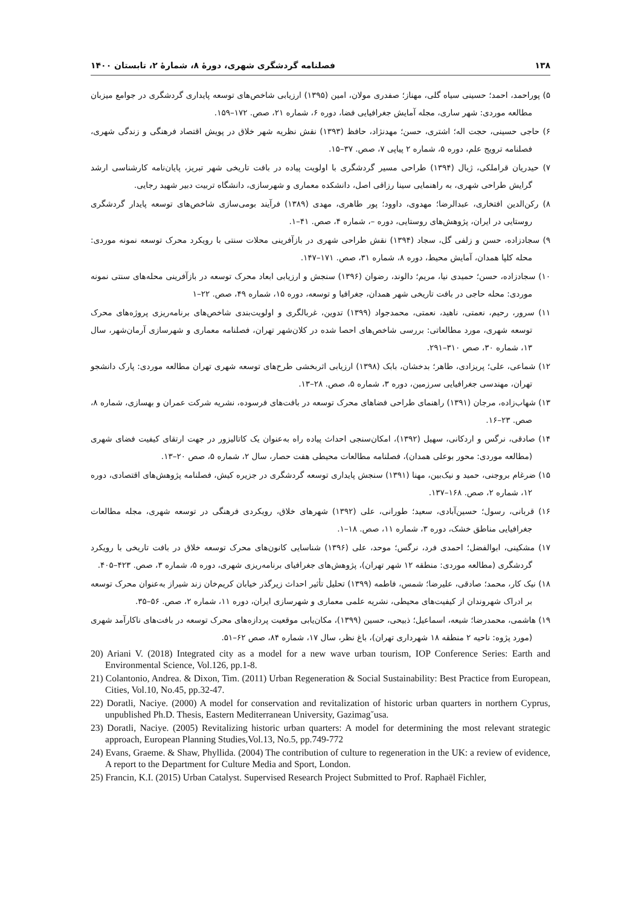۱۳۸ فصلنامه گردشگری شهری، دورهٔ ۸، شمارهٔ ۲، تابستان ۱۴۰۰
۵) پوراحمد، احمد؛ حسینی سیاه گلی، مهناز؛ صفدری مولان، امین (۱۳۹۵) ارزیابی شاخص‌های توسعه پایداری گردشگری در جوامع میزبان مطالعه موردی: شهر ساری، مجله آمایش جغرافیایی فضا، دوره ۶، شماره ۲۱، صص. ۱۷۲–۱۵۹.
۶) حاجی حسینی، حجت اله؛ اشتری، حسن؛ مهدنژاد، حافظ (۱۳۹۳) نقش نظریه شهر خلاق در پویش اقتصاد فرهنگی و زندگی شهری، فصلنامه ترویج علم، دوره ۵، شماره ۲ پیاپی ۷، صص. ۳۷–۱۵.
۷) حیدریان قراملکی، ژیال (۱۳۹۴) طراحی مسیر گردشگری با اولویت پیاده در بافت تاریخی شهر تبریز، پایان‌نامه کارشناسی ارشد گرایش طراحی شهری، به راهنمایی سینا رزاقی اصل، دانشکده معماری و شهرسازی، دانشگاه تربیت دبیر شهید رجایی.
۸) رکن‌الدین افتخاری، عبدالرضا؛ مهدوی، داوود؛ پور طاهری، مهدی (۱۳۸۹) فرآیند بومی‌سازی شاخص‌های توسعه پایدار گردشگری روستایی در ایران، پژوهش‌های روستایی، دوره –، شماره ۴، صص. ۴۱–۱.
۹) سجادزاده، حسن و زلفی گل، سجاد (۱۳۹۴) نقش طراحی شهری در بازآفرینی محلات سنتی با رویکرد محرک توسعه نمونه موردی: محله کلپا همدان، آمایش محیط، دوره ۸، شماره ۳۱، صص. ۱۷۱–۱۴۷.
۱۰) سجادزاده، حسن؛ حمیدی نیا، مریم؛ دالوند، رضوان (۱۳۹۶) سنجش و ارزیابی ابعاد محرک توسعه در بازآفرینی محله‌های سنتی نمونه موردی: محله حاجی در بافت تاریخی شهر همدان، جغرافیا و توسعه، دوره ۱۵، شماره ۴۹، صص. ۲۲–۱
۱۱) سرور، رحیم، نعمتی، ناهید، نعمتی، محمدجواد (۱۳۹۹) تدوین، غربالگری و اولویت‌بندی شاخص‌های برنامه‌ریزی پروژه‌های محرک توسعه شهری، مورد مطالعاتی: بررسی شاخص‌های احصا شده در کلان‌شهر تهران، فصلنامه معماری و شهرسازی آرمان‌شهر، سال ۱۳، شماره ۳۰، صص ۳۱۰–۲۹۱.
۱۲) شماعی، علی؛ پریزادی، طاهر؛ بدخشان، بابک (۱۳۹۸) ارزیابی اثربخشی طرح‌های توسعه شهری تهران مطالعه موردی: پارک دانشجو تهران، مهندسی جغرافیایی سرزمین، دوره ۳، شماره ۵، صص. ۲۸–۱۳.
۱۳) شهاب‌زاده، مرجان (۱۳۹۱) راهنمای طراحی فضاهای محرک توسعه در بافت‌های فرسوده، نشریه شرکت عمران و بهسازی، شماره ۸، صص. ۲۳–۱۶.
۱۴) صادقی، نرگس و اردکانی، سهیل (۱۳۹۲)، امکان‌سنجی احداث پیاده راه به‌عنوان یک کاتالیزور در جهت ارتقای کیفیت فضای شهری (مطالعه موردی: محور بوعلی همدان)، فصلنامه مطالعات محیطی هفت حصار، سال ۲، شماره ۵، صص ۲۰–۱۳.
۱۵) ضرغام بروجنی، حمید و نیک‌بین، مهنا (۱۳۹۱) سنجش پایداری توسعه گردشگری در جزیره کیش، فصلنامه پژوهش‌های اقتصادی، دوره ۱۲، شماره ۲، صص. ۱۶۸–۱۳۷.
۱۶) قربانی، رسول؛ حسین‌آبادی، سعید؛ طورانی، علی (۱۳۹۲) شهرهای خلاق، رویکردی فرهنگی در توسعه شهری، مجله مطالعات جغرافیایی مناطق خشک، دوره ۳، شماره ۱۱، صص. ۱۸–۱.
۱۷) مشکینی، ابوالفضل؛ احمدی فرد، نرگس؛ موحد، علی (۱۳۹۶) شناسایی کانون‌های محرک توسعه خلاق در بافت تاریخی با رویکرد گردشگری (مطالعه موردی: منطقه ۱۲ شهر تهران)، پژوهش‌های جغرافیای برنامه‌ریزی شهری، دوره ۵، شماره ۳، صص. ۴۲۳–۴۰۵.
۱۸) نیک کار، محمد؛ صادقی، علیرضا؛ شمس، فاطمه (۱۳۹۹) تحلیل تأثیر احداث زیرگذر خیابان کریم‌خان زند شیراز به‌عنوان محرک توسعه بر ادراک شهروندان از کیفیت‌های محیطی، نشریه علمی معماری و شهرسازی ایران، دوره ۱۱، شماره ۲، صص. ۵۶–۳۵.
۱۹) هاشمی، محمدرضا؛ شیعه، اسماعیل؛ ذبیحی، حسین (۱۳۹۹)، مکان‌یابی موقعیت پردازه‌های محرک توسعه در بافت‌های ناکارآمد شهری (مورد پژوه: ناحیه ۲ منطقه ۱۸ شهرداری تهران)، باغ نظر، سال ۱۷، شماره ۸۴، صص ۶۲–۵۱.
20) Ariani V. (2018) Integrated city as a model for a new wave urban tourism, IOP Conference Series: Earth and Environmental Science, Vol.126, pp.1-8.
21) Colantonio, Andrea. & Dixon, Tim. (2011) Urban Regeneration & Social Sustainability: Best Practice from European, Cities, Vol.10, No.45, pp.32-47.
22) Doratli, Naciye. (2000) A model for conservation and revitalization of historic urban quarters in northern Cyprus, unpublished Ph.D. Thesis, Eastern Mediterranean University, Gazimag˘usa.
23) Doratli, Naciye. (2005) Revitalizing historic urban quarters: A model for determining the most relevant strategic approach, European Planning Studies,Vol.13, No.5, pp.749-772
24) Evans, Graeme. & Shaw, Phyllida. (2004) The contribution of culture to regeneration in the UK: a review of evidence, A report to the Department for Culture Media and Sport, London.
25) Francin, K.I. (2015) Urban Catalyst. Supervised Research Project Submitted to Prof. Raphaël Fichler,